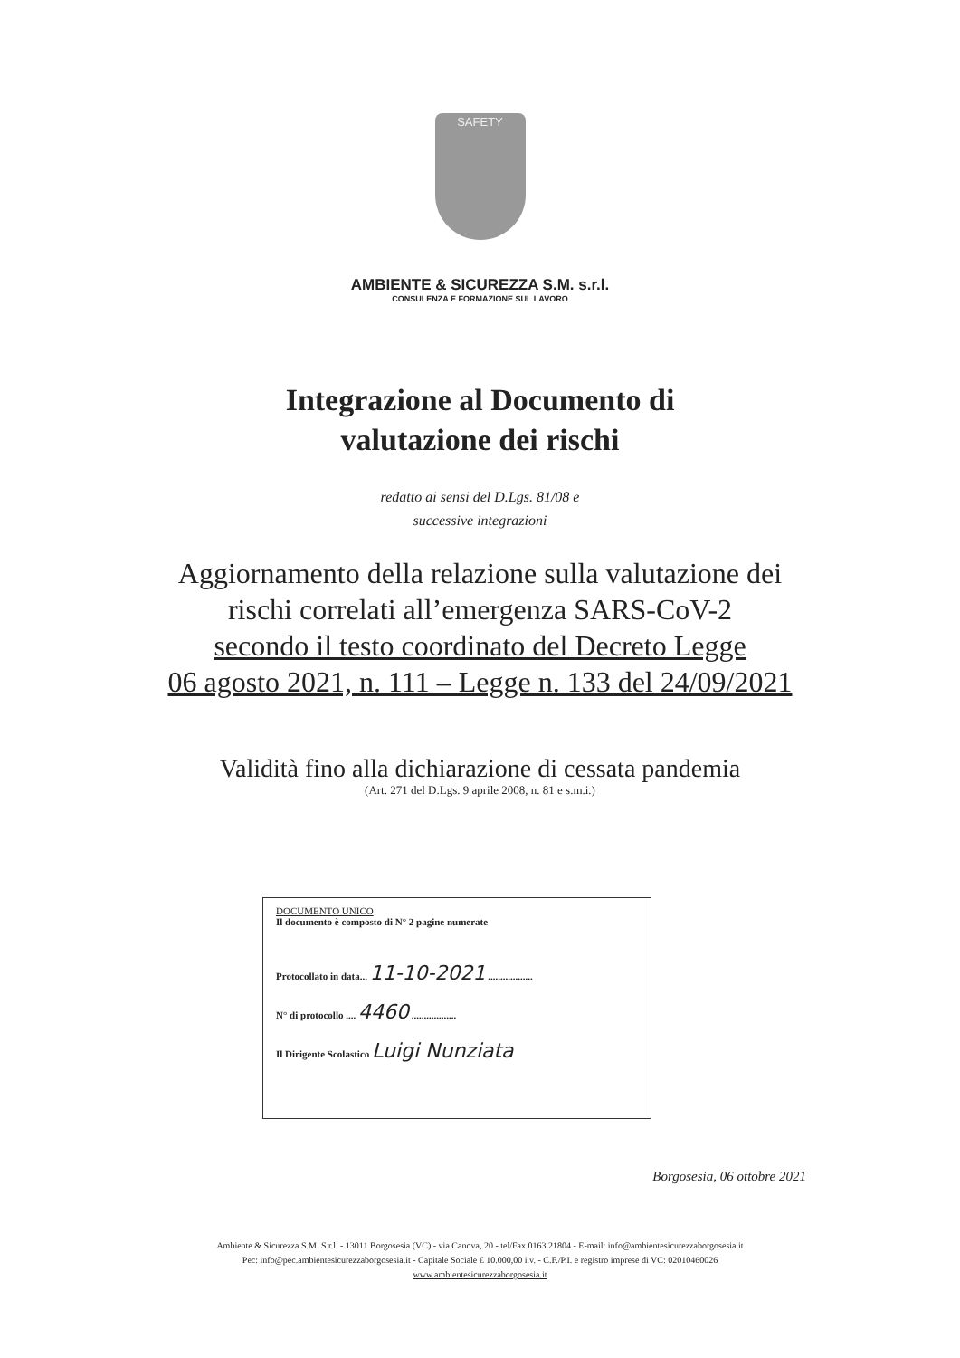SAFETY
AMBIENTE & SICUREZZA S.M. s.r.l.
CONSULENZA E FORMAZIONE SUL LAVORO
Integrazione al Documento di
valutazione dei rischi
redatto ai sensi del D.Lgs. 81/08 e
successive integrazioni
Aggiornamento della relazione sulla valutazione dei
rischi correlati all’emergenza SARS-CoV-2
secondo il testo coordinato del Decreto Legge
06 agosto 2021, n. 111 – Legge n. 133 del 24/09/2021
Validità fino alla dichiarazione di cessata pandemia
(Art. 271 del D.Lgs. 9 aprile 2008, n. 81 e s.m.i.)
DOCUMENTO UNICO
Il documento è composto di N° 2 pagine numerate
Protocollato in data... 11-10-2021 ..................
N° di protocollo .... 4460 ..................
Il Dirigente Scolastico Luigi Nunziata
Borgosesia, 06 ottobre 2021
Ambiente & Sicurezza S.M. S.r.l. - 13011 Borgosesia (VC) - via Canova, 20 - tel/Fax 0163 21804 - E-mail: info@ambientesicurezzaborgosesia.it
Pec: info@pec.ambientesicurezzaborgosesia.it - Capitale Sociale € 10.000,00 i.v. - C.F./P.I. e registro imprese di VC: 02010460026
www.ambientesicurezzaborgosesia.it